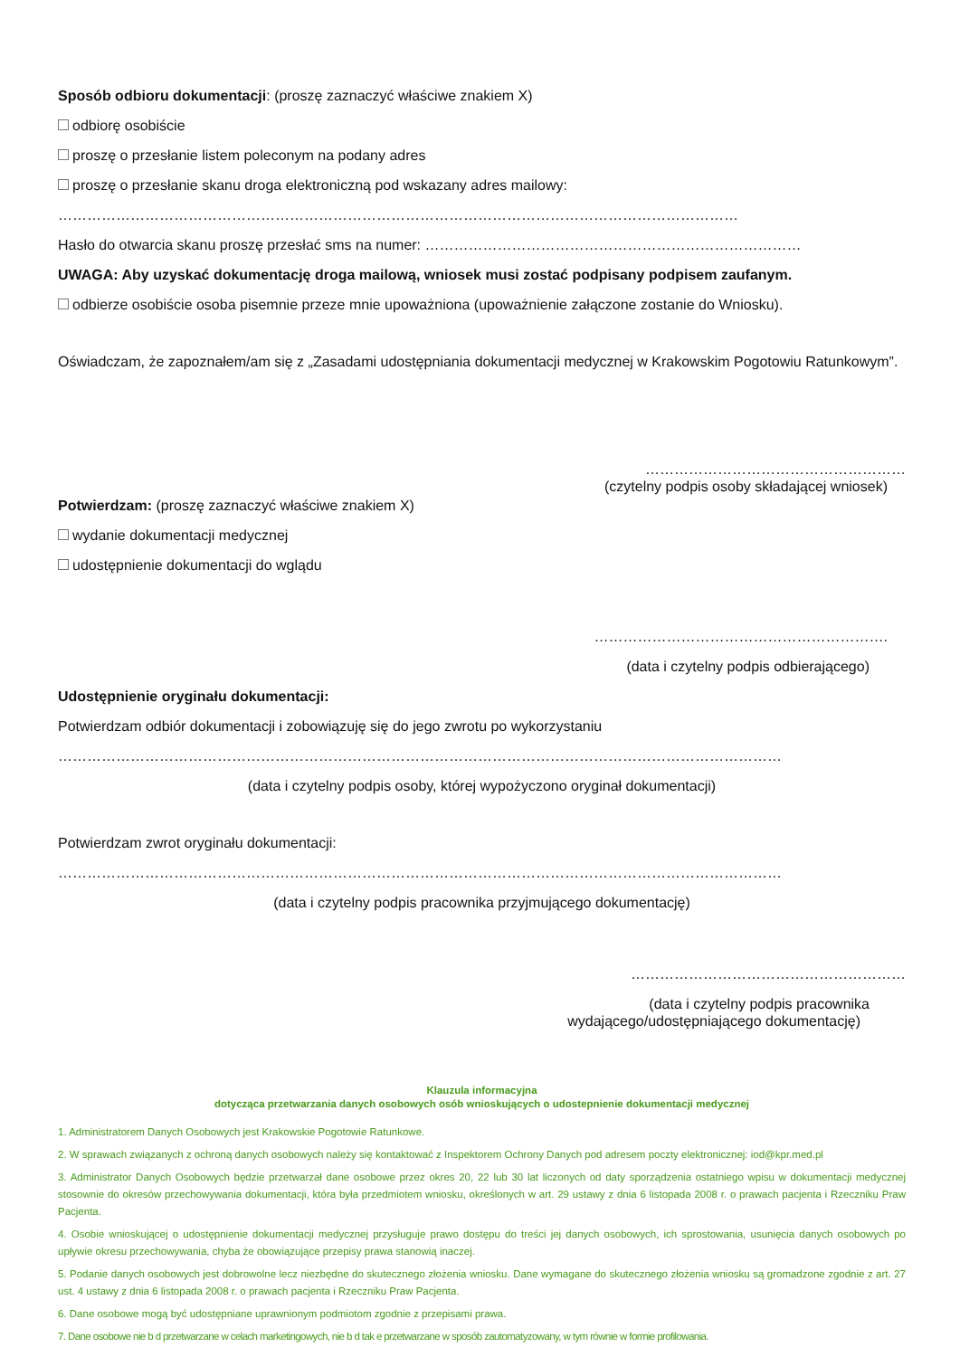Sposób odbioru dokumentacji: (proszę zaznaczyć właściwe znakiem X)
odbiorę osobiście
proszę o przesłanie listem poleconym na podany adres
proszę o przesłanie skanu droga elektroniczną pod wskazany adres mailowy:
……………………………………………………………………………………………………………………………
Hasło do otwarcia skanu proszę przesłać sms na numer: ……………………………………………………………………
UWAGA: Aby uzyskać dokumentację droga mailową, wniosek musi zostać podpisany podpisem zaufanym.
odbierze osobiście osoba pisemnie przeze mnie upoważniona (upoważnienie załączone zostanie do Wniosku).
Oświadczam, że zapoznałem/am się z „Zasadami udostępniania dokumentacji medycznej w Krakowskim Pogotowiu Ratunkowym”.
………………………………………………
(czytelny podpis osoby składającej wniosek)
Potwierdzam: (proszę zaznaczyć właściwe znakiem X)
wydanie dokumentacji medycznej
udostępnienie dokumentacji do wglądu
…………………………………………………….
(data i czytelny podpis odbierającego)
Udostępnienie oryginału dokumentacji:
Potwierdzam odbiór dokumentacji i zobowiązuję się do jego zwrotu po wykorzystaniu
……………………………………………………………………………………………………………………………………
(data i czytelny podpis osoby, której wypożyczono oryginał dokumentacji)
Potwierdzam zwrot oryginału dokumentacji:
……………………………………………………………………………………………………………………………………
(data i czytelny podpis pracownika przyjmującego dokumentację)
…………………………………………………
(data i czytelny podpis pracownika
wydającego/udostępniającego dokumentację)
Klauzula informacyjna
dotycząca przetwarzania danych osobowych osób wnioskujących o udostepnienie dokumentacji medycznej
1. Administratorem Danych Osobowych jest Krakowskie Pogotowie Ratunkowe.
2. W sprawach związanych z ochroną danych osobowych należy się kontaktować z Inspektorem Ochrony Danych pod adresem poczty elektronicznej: iod@kpr.med.pl
3. Administrator Danych Osobowych będzie przetwarzał dane osobowe przez okres 20, 22 lub 30 lat liczonych od daty sporządzenia ostatniego wpisu w dokumentacji medycznej stosownie do okresów przechowywania dokumentacji, która była przedmiotem wniosku, określonych w art. 29 ustawy z dnia 6 listopada 2008 r. o prawach pacjenta i Rzeczniku Praw Pacjenta.
4. Osobie wnioskującej o udostępnienie dokumentacji medycznej przysługuje prawo dostępu do treści jej danych osobowych, ich sprostowania, usunięcia danych osobowych po upływie okresu przechowywania, chyba że obowiązujące przepisy prawa stanowią inaczej.
5. Podanie danych osobowych jest dobrowolne lecz niezbędne do skutecznego złożenia wniosku. Dane wymagane do skutecznego złożenia wniosku są gromadzone zgodnie z art. 27 ust. 4 ustawy z dnia 6 listopada 2008 r. o prawach pacjenta i Rzeczniku Praw Pacjenta.
6. Dane osobowe mogą być udostępniane uprawnionym podmiotom zgodnie z przepisami prawa.
7. Dane osobowe nie b d przetwarzane w celach marketingowych, nie b d tak e przetwarzane w sposób zautomatyzowany, w tym równie w formie profilowania.